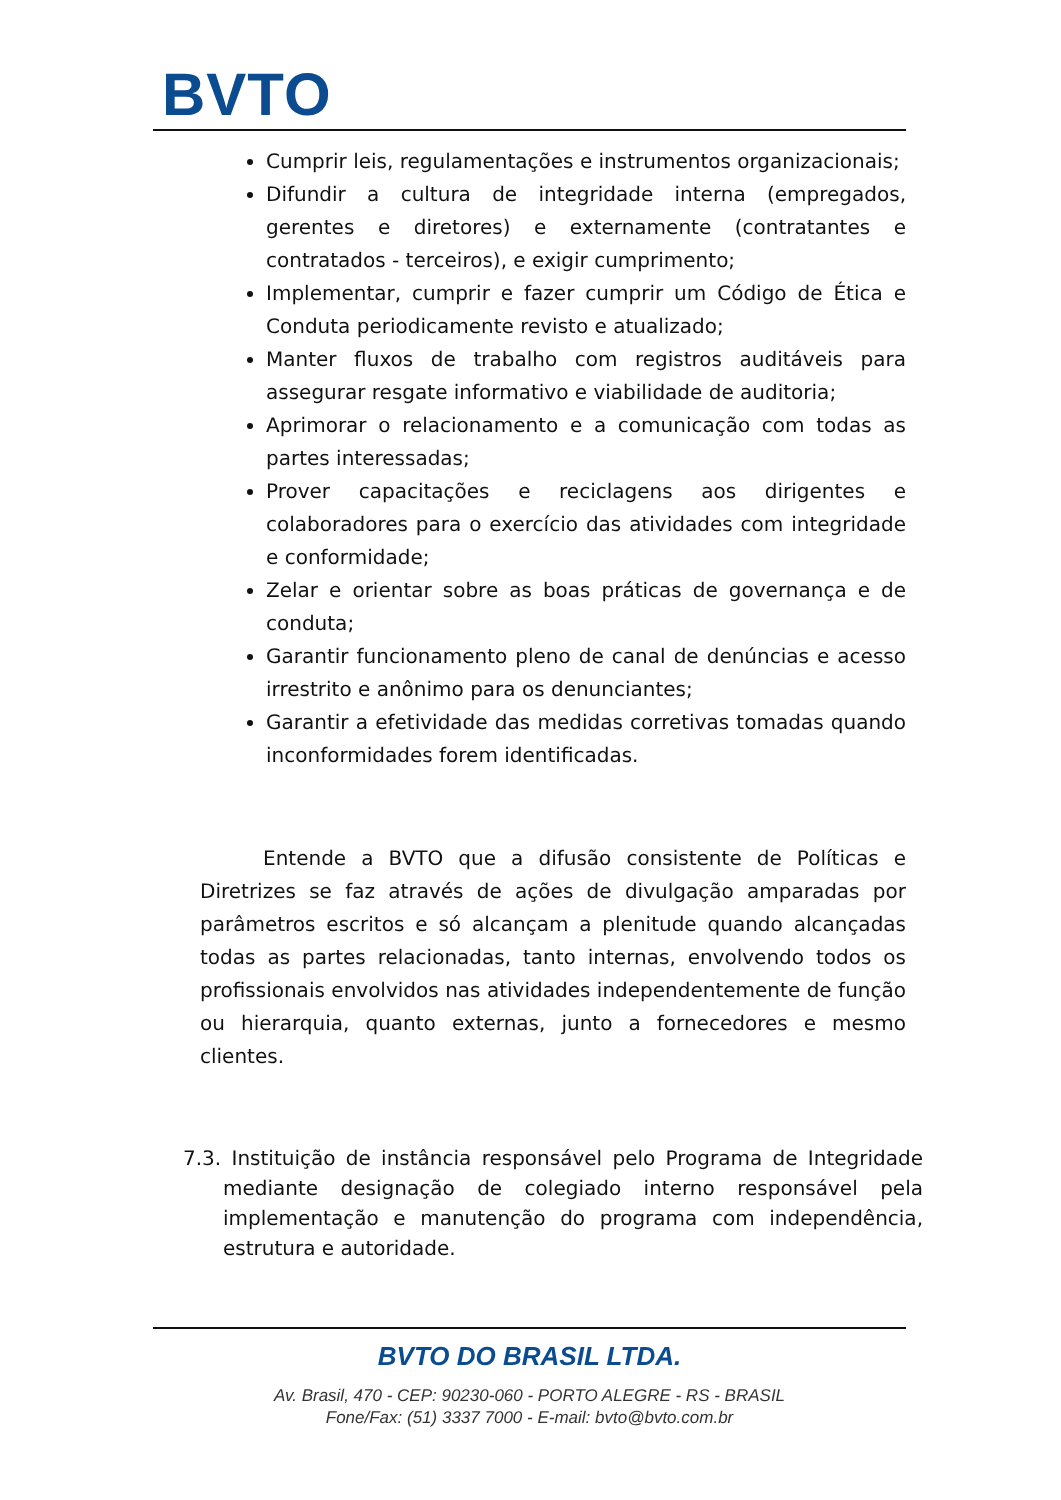BVTO
Cumprir leis, regulamentações e instrumentos organizacionais;
Difundir a cultura de integridade interna (empregados, gerentes e diretores) e externamente (contratantes e contratados - terceiros), e exigir cumprimento;
Implementar, cumprir e fazer cumprir um Código de Ética e Conduta periodicamente revisto e atualizado;
Manter fluxos de trabalho com registros auditáveis para assegurar resgate informativo e viabilidade de auditoria;
Aprimorar o relacionamento e a comunicação com todas as partes interessadas;
Prover capacitações e reciclagens aos dirigentes e colaboradores para o exercício das atividades com integridade e conformidade;
Zelar e orientar sobre as boas práticas de governança e de conduta;
Garantir funcionamento pleno de canal de denúncias e acesso irrestrito e anônimo para os denunciantes;
Garantir a efetividade das medidas corretivas tomadas quando inconformidades forem identificadas.
Entende a BVTO que a difusão consistente de Políticas e Diretrizes se faz através de ações de divulgação amparadas por parâmetros escritos e só alcançam a plenitude quando alcançadas todas as partes relacionadas, tanto internas, envolvendo todos os profissionais envolvidos nas atividades independentemente de função ou hierarquia, quanto externas, junto a fornecedores e mesmo clientes.
7.3. Instituição de instância responsável pelo Programa de Integridade mediante designação de colegiado interno responsável pela implementação e manutenção do programa com independência, estrutura e autoridade.
BVTO DO BRASIL LTDA.
Av. Brasil, 470 - CEP: 90230-060 - PORTO ALEGRE - RS - BRASIL
Fone/Fax: (51) 3337 7000 - E-mail: bvto@bvto.com.br